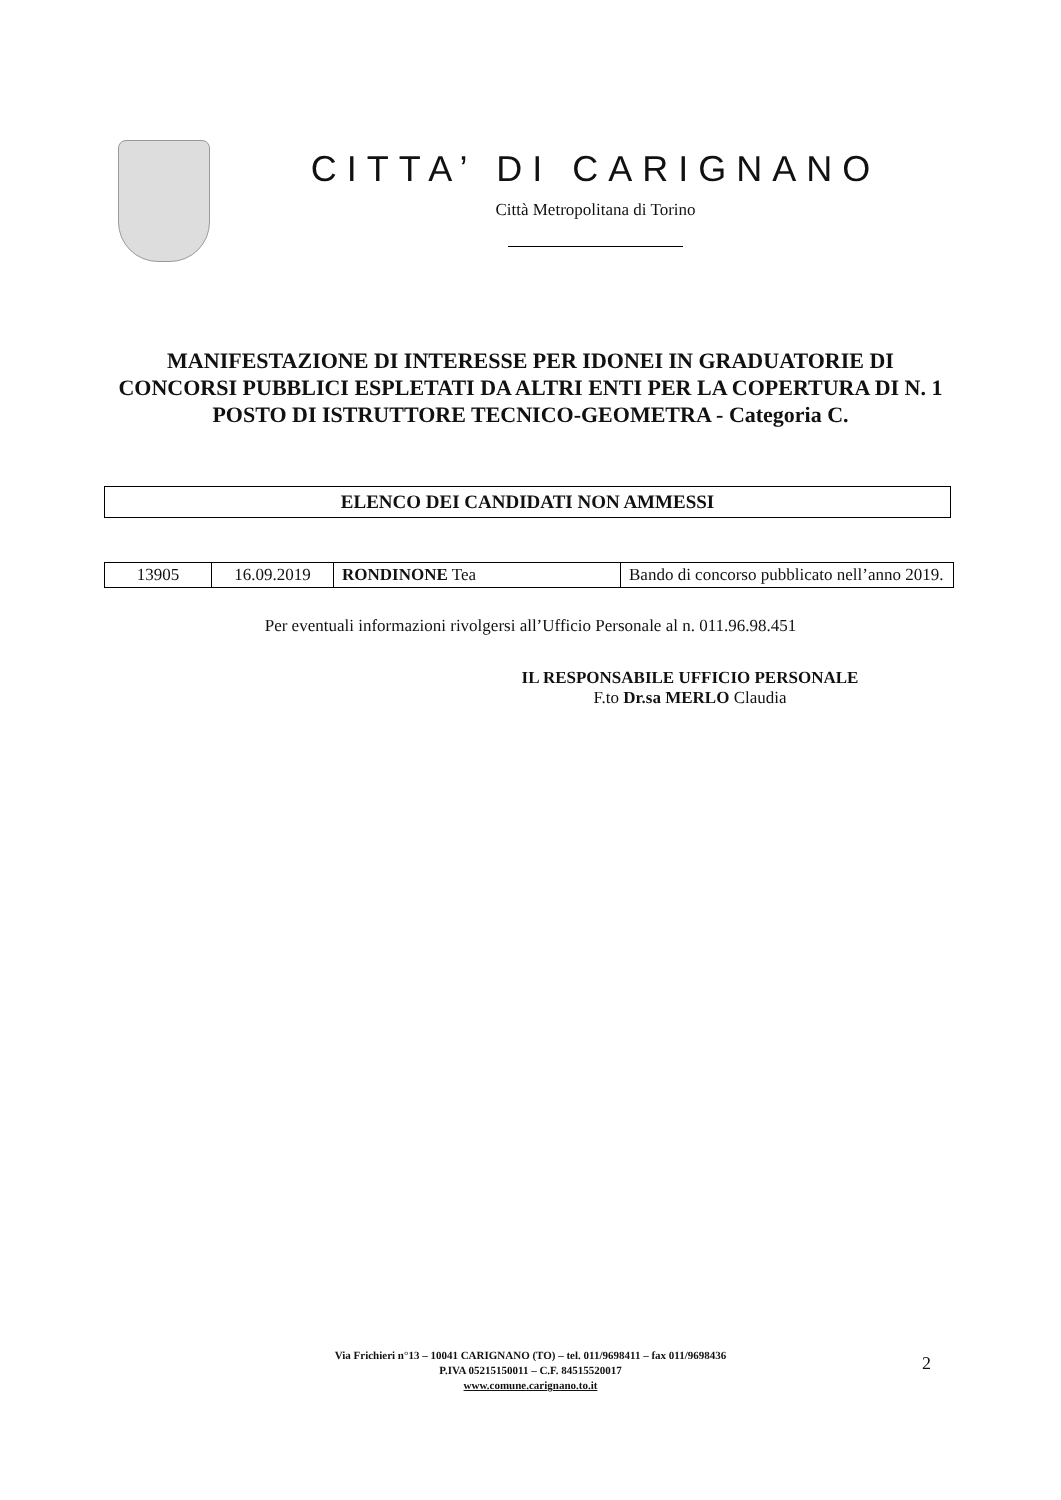CITTA’ DI CARIGNANO
Città Metropolitana di Torino
MANIFESTAZIONE DI INTERESSE PER IDONEI IN GRADUATORIE DI CONCORSI PUBBLICI ESPLETATI DA ALTRI ENTI PER LA COPERTURA DI N. 1 POSTO DI ISTRUTTORE TECNICO-GEOMETRA - Categoria C.
ELENCO DEI CANDIDATI NON AMMESSI
| 13905 | 16.09.2019 | RONDINONE Tea | Bando di concorso pubblicato nell’anno 2019. |
Per eventuali informazioni rivolgersi all’Ufficio Personale al n. 011.96.98.451
IL RESPONSABILE UFFICIO PERSONALE
F.to Dr.sa MERLO Claudia
Via Frichieri n°13 – 10041 CARIGNANO (TO) – tel. 011/9698411 – fax 011/9698436
P.IVA 05215150011 – C.F. 84515520017
www.comune.carignano.to.it
2